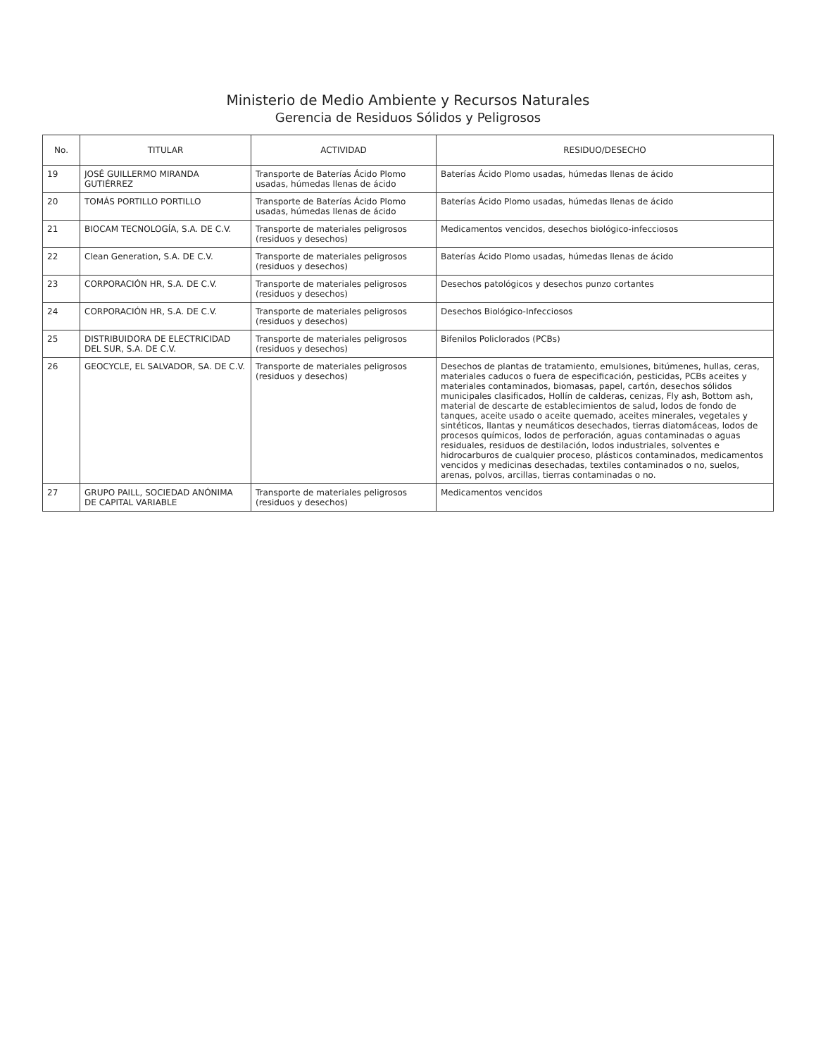Ministerio de Medio Ambiente y Recursos Naturales
Gerencia de Residuos Sólidos y Peligrosos
| No. | TITULAR | ACTIVIDAD | RESIDUO/DESECHO |
| --- | --- | --- | --- |
| 19 | JOSÉ GUILLERMO MIRANDA GUTIÉRREZ | Transporte de Baterías Ácido Plomo usadas, húmedas llenas de ácido | Baterías Ácido Plomo usadas, húmedas llenas de ácido |
| 20 | TOMÁS PORTILLO PORTILLO | Transporte de Baterías Ácido Plomo usadas, húmedas llenas de ácido | Baterías Ácido Plomo usadas, húmedas llenas de ácido |
| 21 | BIOCAM TECNOLOGÍA, S.A. DE C.V. | Transporte de materiales peligrosos (residuos y desechos) | Medicamentos vencidos, desechos biológico-infecciosos |
| 22 | Clean Generation, S.A. DE C.V. | Transporte de materiales peligrosos (residuos y desechos) | Baterías Ácido Plomo usadas, húmedas llenas de ácido |
| 23 | CORPORACIÓN HR, S.A. DE C.V. | Transporte de materiales peligrosos (residuos y desechos) | Desechos patológicos y desechos punzo cortantes |
| 24 | CORPORACIÓN HR, S.A. DE C.V. | Transporte de materiales peligrosos (residuos y desechos) | Desechos Biológico-Infecciosos |
| 25 | DISTRIBUIDORA DE ELECTRICIDAD DEL SUR, S.A. DE C.V. | Transporte de materiales peligrosos (residuos y desechos) | Bifenilos Policlorados (PCBs) |
| 26 | GEOCYCLE, EL SALVADOR, SA. DE C.V. | Transporte de materiales peligrosos (residuos y desechos) | Desechos de plantas de tratamiento, emulsiones, bitúmenes, hullas, ceras, materiales caducos o fuera de especificación, pesticidas, PCBs aceites y materiales contaminados, biomasas, papel, cartón, desechos sólidos municipales clasificados, Hollín de calderas, cenizas, Fly ash, Bottom ash, material de descarte de establecimientos de salud, lodos de fondo de tanques, aceite usado o aceite quemado, aceites minerales, vegetales y sintéticos, llantas y neumáticos desechados, tierras diatomáceas, lodos de procesos químicos, lodos de perforación, aguas contaminadas o aguas residuales, residuos de destilación, lodos industriales, solventes e hidrocarburos de cualquier proceso, plásticos contaminados, medicamentos vencidos y medicinas desechadas, textiles contaminados o no, suelos, arenas, polvos, arcillas, tierras contaminadas o no. |
| 27 | GRUPO PAILL, SOCIEDAD ANÓNIMA DE CAPITAL VARIABLE | Transporte de materiales peligrosos (residuos y desechos) | Medicamentos vencidos |